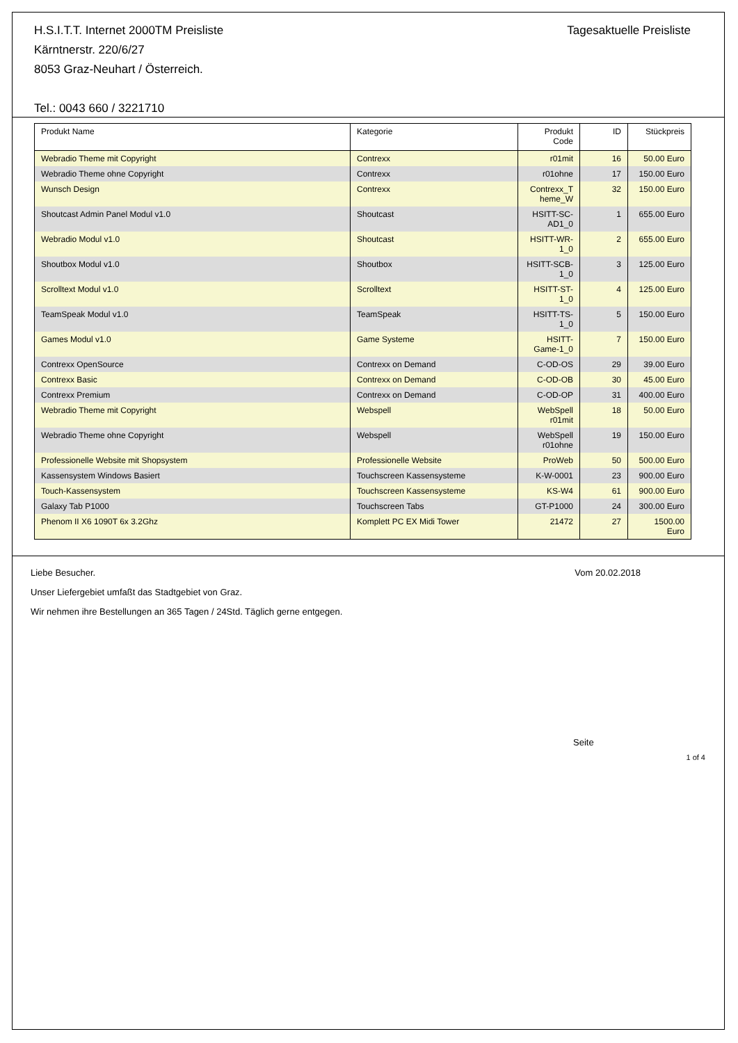H.S.I.T.T. Internet 2000TM Preisliste
Kärntnerstr. 220/6/27
8053 Graz-Neuhart / Österreich.
Tel.: 0043 660 / 3221710
Tagesaktuelle Preisliste
| Produkt Name | Kategorie | Produkt Code | ID | Stückpreis |
| --- | --- | --- | --- | --- |
| Webradio Theme mit Copyright | Contrexx | r01mit | 16 | 50.00 Euro |
| Webradio Theme ohne Copyright | Contrexx | r01ohne | 17 | 150.00 Euro |
| Wunsch Design | Contrexx | Contrexx_T heme_W | 32 | 150.00 Euro |
| Shoutcast Admin Panel Modul v1.0 | Shoutcast | HSITT-SC-AD1_0 | 1 | 655.00 Euro |
| Webradio Modul v1.0 | Shoutcast | HSITT-WR-1_0 | 2 | 655.00 Euro |
| Shoutbox Modul v1.0 | Shoutbox | HSITT-SCB-1_0 | 3 | 125.00 Euro |
| Scrolltext Modul v1.0 | Scrolltext | HSITT-ST-1_0 | 4 | 125.00 Euro |
| TeamSpeak Modul v1.0 | TeamSpeak | HSITT-TS-1_0 | 5 | 150.00 Euro |
| Games Modul v1.0 | Game Systeme | HSITT-Game-1_0 | 7 | 150.00 Euro |
| Contrexx OpenSource | Contrexx on Demand | C-OD-OS | 29 | 39.00 Euro |
| Contrexx Basic | Contrexx on Demand | C-OD-OB | 30 | 45.00 Euro |
| Contrexx Premium | Contrexx on Demand | C-OD-OP | 31 | 400.00 Euro |
| Webradio Theme mit Copyright | Webspell | WebSpell r01mit | 18 | 50.00 Euro |
| Webradio Theme ohne Copyright | Webspell | WebSpell r01ohne | 19 | 150.00 Euro |
| Professionelle Website mit Shopsystem | Professionelle Website | ProWeb | 50 | 500.00 Euro |
| Kassensystem Windows Basiert | Touchscreen Kassensysteme | K-W-0001 | 23 | 900.00 Euro |
| Touch-Kassensystem | Touchscreen Kassensysteme | KS-W4 | 61 | 900.00 Euro |
| Galaxy Tab P1000 | Touchscreen Tabs | GT-P1000 | 24 | 300.00 Euro |
| Phenom II X6 1090T 6x 3.2Ghz | Komplett PC EX Midi Tower | 21472 | 27 | 1500.00 Euro |
Liebe Besucher. Vom 20.02.2018
Unser Liefergebiet umfaßt das Stadtgebiet von Graz.
Wir nehmen ihre Bestellungen an 365 Tagen / 24Std. Täglich gerne entgegen.
Seite
1 of 4